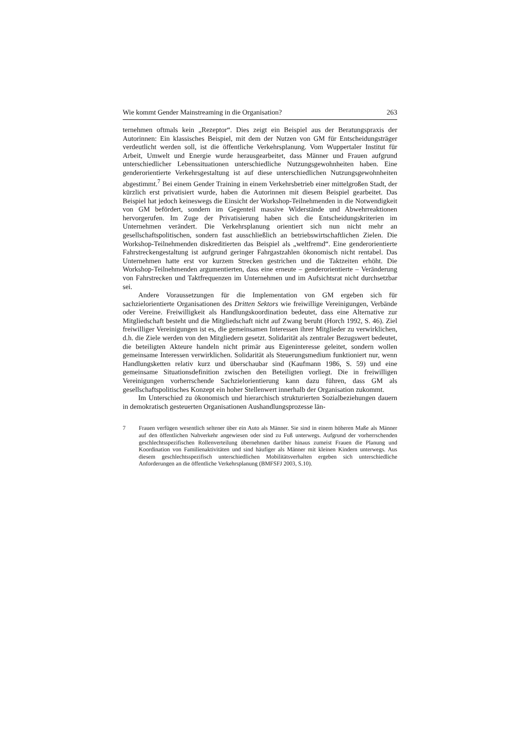Wie kommt Gender Mainstreaming in die Organisation? 263
ternehmen oftmals kein „Rezeptor“. Dies zeigt ein Beispiel aus der Beratungspraxis der Autorinnen: Ein klassisches Beispiel, mit dem der Nutzen von GM für Entscheidungsträger verdeutlicht werden soll, ist die öffentliche Verkehrsplanung. Vom Wuppertaler Institut für Arbeit, Umwelt und Energie wurde herausgearbeitet, dass Männer und Frauen aufgrund unterschiedlicher Lebenssituationen unterschiedliche Nutzungsgewohnheiten haben. Eine genderorientierte Verkehrsgestaltung ist auf diese unterschiedlichen Nutzungsgewohnheiten abgestimmt.<sup>7</sup> Bei einem Gender Training in einem Verkehrsbetrieb einer mittelgroßen Stadt, der kürzlich erst privatisiert wurde, haben die Autorinnen mit diesem Beispiel gearbeitet. Das Beispiel hat jedoch keineswegs die Einsicht der Workshop-Teilnehmenden in die Notwendigkeit von GM befördert, sondern im Gegenteil massive Widerstände und Abwehrreaktionen hervorgerufen. Im Zuge der Privatisierung haben sich die Entscheidungskriterien im Unternehmen verändert. Die Verkehrsplanung orientiert sich nun nicht mehr an gesellschaftspolitischen, sondern fast ausschließlich an betriebswirtschaftlichen Zielen. Die Workshop-Teilnehmenden diskreditierten das Beispiel als „weltfremd“. Eine genderorientierte Fahrstreckengestaltung ist aufgrund geringer Fahrgastzahlen ökonomisch nicht rentabel. Das Unternehmen hatte erst vor kurzem Strecken gestrichen und die Taktzeiten erhöht. Die Workshop-Teilnehmenden argumentierten, dass eine erneute – genderorientierte – Veränderung von Fahrstrecken und Taktfrequenzen im Unternehmen und im Aufsichtsrat nicht durchsetzbar sei.
Andere Voraussetzungen für die Implementation von GM ergeben sich für sachzielorientierte Organisationen des Dritten Sektors wie freiwillige Vereinigungen, Verbände oder Vereine. Freiwilligkeit als Handlungskoordination bedeutet, dass eine Alternative zur Mitgliedschaft besteht und die Mitgliedschaft nicht auf Zwang beruht (Horch 1992, S. 46). Ziel freiwilliger Vereinigungen ist es, die gemeinsamen Interessen ihrer Mitglieder zu verwirklichen, d.h. die Ziele werden von den Mitgliedern gesetzt. Solidarität als zentraler Bezugswert bedeutet, die beteiligten Akteure handeln nicht primär aus Eigeninteresse geleitet, sondern wollen gemeinsame Interessen verwirklichen. Solidarität als Steuerungsmedium funktioniert nur, wenn Handlungsketten relativ kurz und überschaubar sind (Kaufmann 1986, S. 59) und eine gemeinsame Situationsdefinition zwischen den Beteiligten vorliegt. Die in freiwilligen Vereinigungen vorherrschende Sachzielorientierung kann dazu führen, dass GM als gesellschaftspolitisches Konzept ein hoher Stellenwert innerhalb der Organisation zukommt.
Im Unterschied zu ökonomisch und hierarchisch strukturierten Sozialbeziehungen dauern in demokratisch gesteuerten Organisationen Aushandlungsprozesse län-
7 Frauen verfügen wesentlich seltener über ein Auto als Männer. Sie sind in einem höheren Maße als Männer auf den öffentlichen Nahverkehr angewiesen oder sind zu Fuß unterwegs. Aufgrund der vorherrschenden geschlechtsspezifischen Rollenverteilung übernehmen darüber hinaus zumeist Frauen die Planung und Koordination von Familienaktivitäten und sind häufiger als Männer mit kleinen Kindern unterwegs. Aus diesem geschlechtsspezifisch unterschiedlichen Mobilitätsverhalten ergeben sich unterschiedliche Anforderungen an die öffentliche Verkehrsplanung (BMFSFJ 2003, S.10).